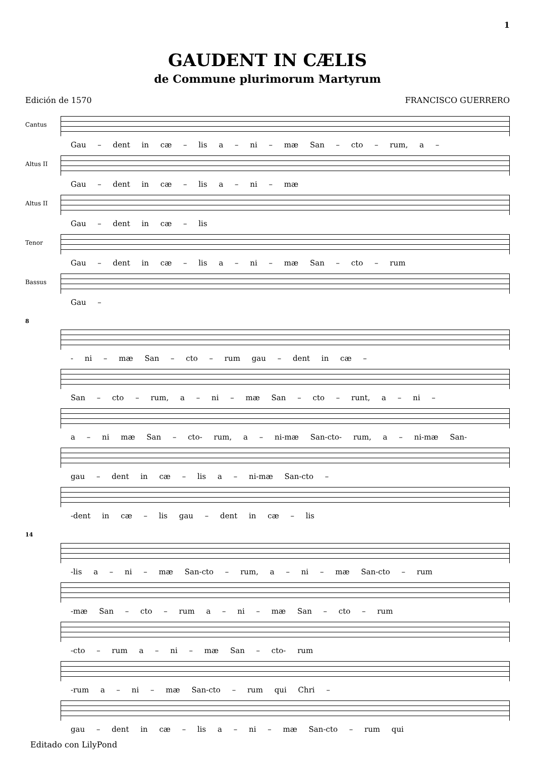1
GAUDENT IN CÆLIS
de Commune plurimorum Martyrum
Edición de 1570 FRANCISCO GUERRERO
Cantus
Gau – dent in cæ – lis a – ni – mæ San – cto – rum, a –
Altus II
Gau – dent in cæ – lis a – ni – mæ
Altus II
Gau – dent in cæ – lis
Tenor
Gau – dent in cæ – lis a – ni – mæ San – cto – rum
Bassus
Gau –
8
- ni – mæ San – cto – rum gau – dent in cæ –
San – cto – rum, a – ni – mæ San – cto – runt, a – ni –
a – ni mæ San – cto- rum, a – ni-mæ San-cto- rum, a – ni-mæ San-
gau – dent in cæ – lis a – ni-mæ San-cto –
-dent in cæ – lis gau – dent in cæ – lis
14
-lis a – ni – mæ San-cto – rum, a – ni – mæ San-cto – rum
-mæ San – cto – rum a – ni – mæ San – cto – rum
-cto – rum a – ni – mæ San – cto- rum
-rum a – ni – mæ San-cto – rum qui Chri –
gau – dent in cæ – lis a – ni – mæ San-cto – rum qui
Editado con LilyPond